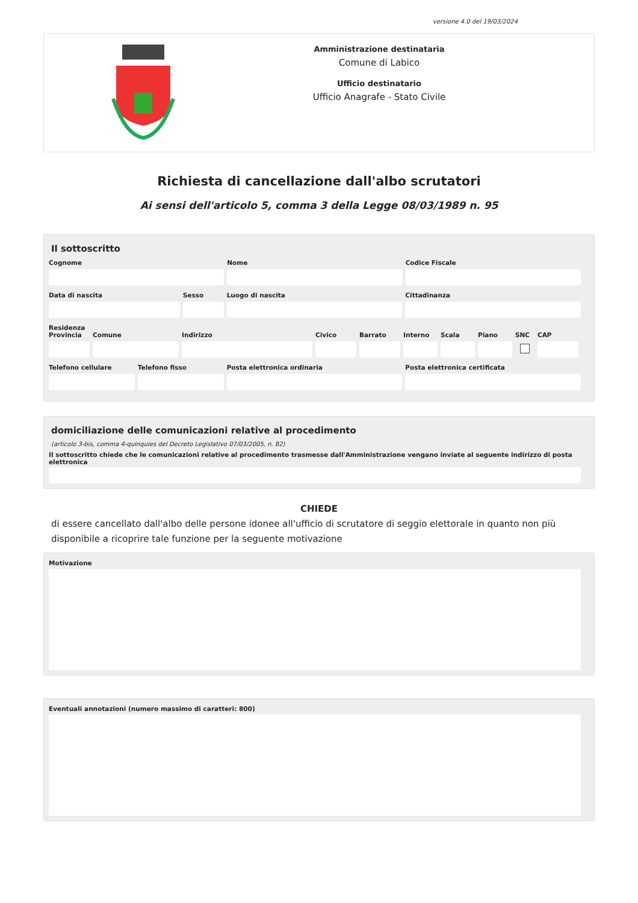versione 4.0 del 19/03/2024
Amministrazione destinataria
Comune di Labico
Ufficio destinatario
Ufficio Anagrafe - Stato Civile
Richiesta di cancellazione dall'albo scrutatori
Ai sensi dell'articolo 5, comma 3 della Legge 08/03/1989 n. 95
Il sottoscritto
Cognome Nome Codice Fiscale
Data di nascita Sesso Luogo di nascita Cittadinanza
Residenza
Provincia
Comune Indirizzo Civico Barrato Interno
Scala Piano SNC CAP
Telefono cellulare
Telefono fisso Posta elettronica ordinaria Posta elettronica certificata
domiciliazione delle comunicazioni relative al procedimento
(articolo 3-bis, comma 4-quinquies del Decreto Legislativo 07/03/2005, n. 82)
Il sottoscritto chiede che le comunicazioni relative al procedimento trasmesse dall'Amministrazione vengano inviate al seguente indirizzo di posta elettronica
CHIEDE
di essere cancellato dall'albo delle persone idonee all'ufficio di scrutatore di seggio elettorale in quanto non più disponibile a ricoprire tale funzione per la seguente motivazione
Motivazione
Eventuali annotazioni (numero massimo di caratteri: 800)